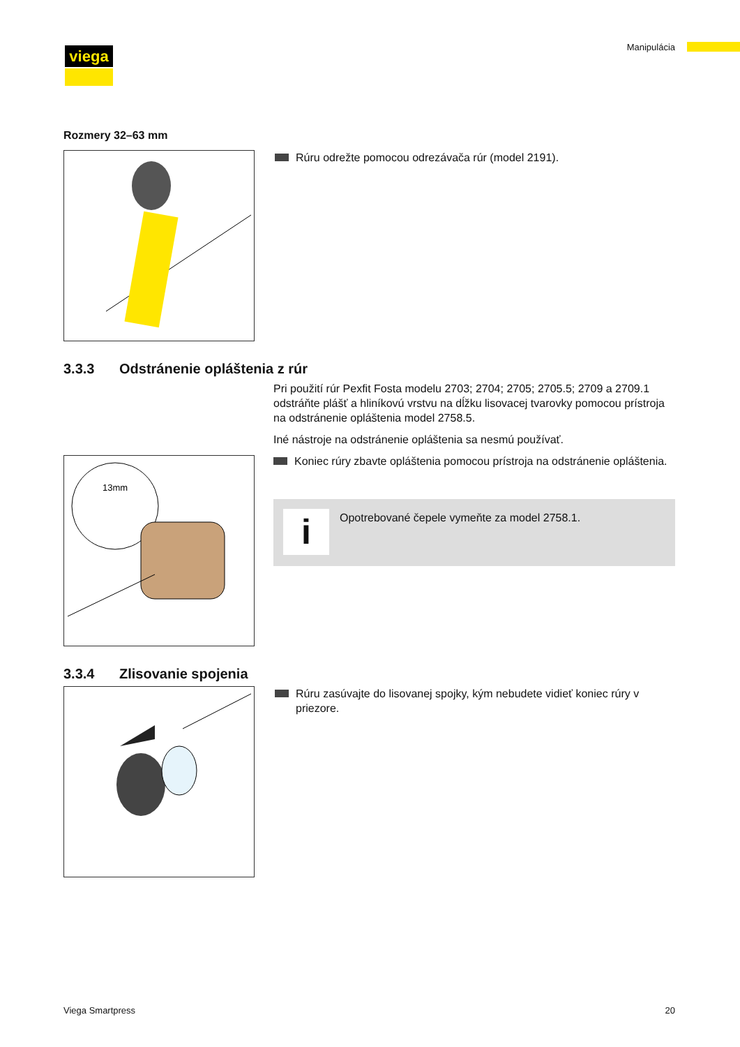viega Manipulácia
Rozmery 32–63 mm
Rúru odrežte pomocou odrezávača rúr (model 2191).
3.3.3 Odstránenie opláštenia z rúr
13mm
Pri použití rúr Pexfit Fosta modelu 2703; 2704; 2705; 2705.5; 2709 a 2709.1 odstráňte plášť a hliníkovú vrstvu na dĺžku lisovacej tvarovky pomocou prístroja na odstránenie opláštenia model 2758.5.
Iné nástroje na odstránenie opláštenia sa nesmú používať.
Koniec rúry zbavte opláštenia pomocou prístroja na odstránenie opláštenia.
i
Opotrebované čepele vymeňte za model 2758.1.
3.3.4 Zlisovanie spojenia
Rúru zasúvajte do lisovanej spojky, kým nebudete vidieť koniec rúry v priezore.
Viega Smartpress 20